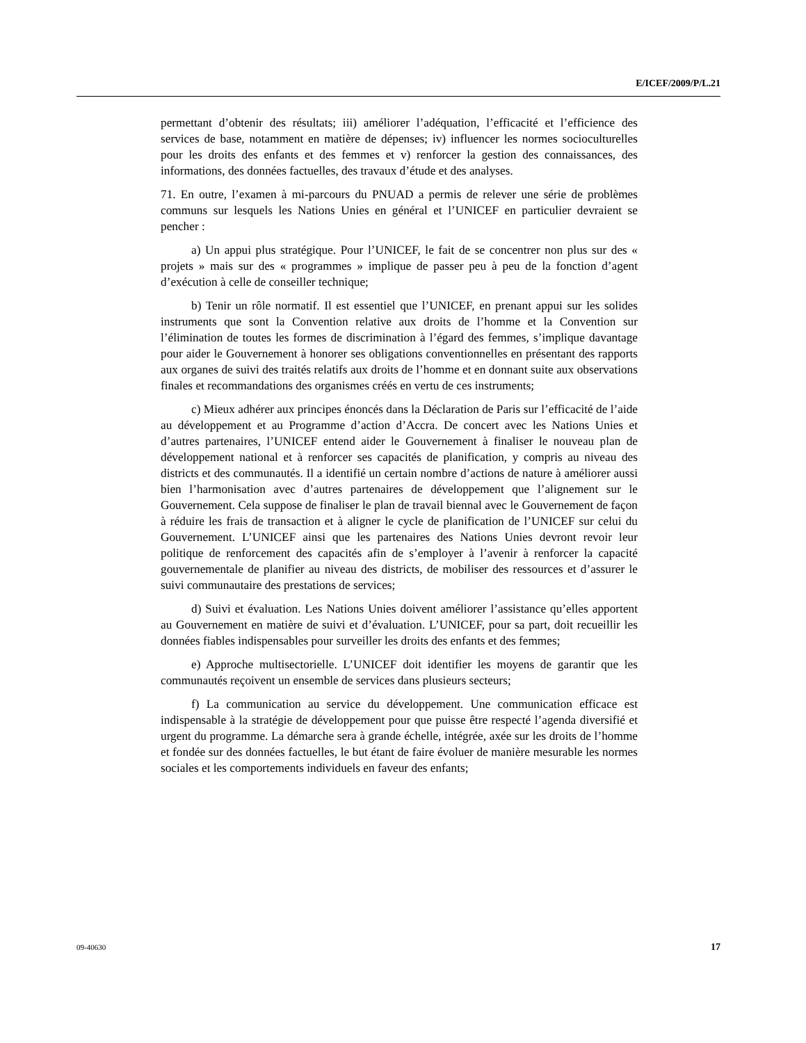E/ICEF/2009/P/L.21
permettant d’obtenir des résultats; iii) améliorer l’adéquation, l’efficacité et l’efficience des services de base, notamment en matière de dépenses; iv) influencer les normes socioculturelles pour les droits des enfants et des femmes et v) renforcer la gestion des connaissances, des informations, des données factuelles, des travaux d’étude et des analyses.
71. En outre, l’examen à mi-parcours du PNUAD a permis de relever une série de problèmes communs sur lesquels les Nations Unies en général et l’UNICEF en particulier devraient se pencher :
a) Un appui plus stratégique. Pour l’UNICEF, le fait de se concentrer non plus sur des « projets » mais sur des « programmes » implique de passer peu à peu de la fonction d’agent d’exécution à celle de conseiller technique;
b) Tenir un rôle normatif. Il est essentiel que l’UNICEF, en prenant appui sur les solides instruments que sont la Convention relative aux droits de l’homme et la Convention sur l’élimination de toutes les formes de discrimination à l’égard des femmes, s’implique davantage pour aider le Gouvernement à honorer ses obligations conventionnelles en présentant des rapports aux organes de suivi des traités relatifs aux droits de l’homme et en donnant suite aux observations finales et recommandations des organismes créés en vertu de ces instruments;
c) Mieux adhérer aux principes énoncés dans la Déclaration de Paris sur l’efficacité de l’aide au développement et au Programme d’action d’Accra. De concert avec les Nations Unies et d’autres partenaires, l’UNICEF entend aider le Gouvernement à finaliser le nouveau plan de développement national et à renforcer ses capacités de planification, y compris au niveau des districts et des communautés. Il a identifié un certain nombre d’actions de nature à améliorer aussi bien l’harmonisation avec d’autres partenaires de développement que l’alignement sur le Gouvernement. Cela suppose de finaliser le plan de travail biennal avec le Gouvernement de façon à réduire les frais de transaction et à aligner le cycle de planification de l’UNICEF sur celui du Gouvernement. L’UNICEF ainsi que les partenaires des Nations Unies devront revoir leur politique de renforcement des capacités afin de s’employer à l’avenir à renforcer la capacité gouvernementale de planifier au niveau des districts, de mobiliser des ressources et d’assurer le suivi communautaire des prestations de services;
d) Suivi et évaluation. Les Nations Unies doivent améliorer l’assistance qu’elles apportent au Gouvernement en matière de suivi et d’évaluation. L’UNICEF, pour sa part, doit recueillir les données fiables indispensables pour surveiller les droits des enfants et des femmes;
e) Approche multisectorielle. L’UNICEF doit identifier les moyens de garantir que les communautés reçoivent un ensemble de services dans plusieurs secteurs;
f) La communication au service du développement. Une communication efficace est indispensable à la stratégie de développement pour que puisse être respecté l’agenda diversifié et urgent du programme. La démarche sera à grande échelle, intégrée, axée sur les droits de l’homme et fondée sur des données factuelles, le but étant de faire évoluer de manière mesurable les normes sociales et les comportements individuels en faveur des enfants;
09-40630 17